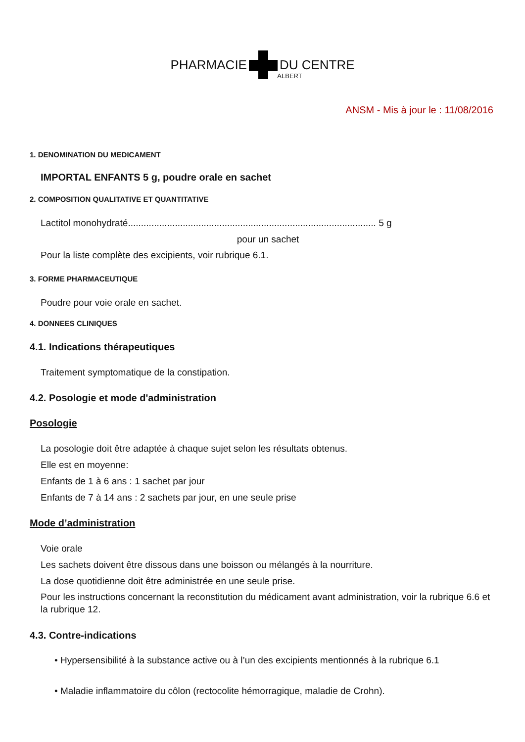PHARMACIE DU CENTRE
ALBERT
ANSM - Mis à jour le : 11/08/2016
1. DENOMINATION DU MEDICAMENT
IMPORTAL ENFANTS 5 g, poudre orale en sachet
2. COMPOSITION QUALITATIVE ET QUANTITATIVE
Lactitol monohydraté............................................................................................... 5 g
pour un sachet
Pour la liste complète des excipients, voir rubrique 6.1.
3. FORME PHARMACEUTIQUE
Poudre pour voie orale en sachet.
4. DONNEES CLINIQUES
4.1. Indications thérapeutiques
Traitement symptomatique de la constipation.
4.2. Posologie et mode d'administration
Posologie
La posologie doit être adaptée à chaque sujet selon les résultats obtenus.
Elle est en moyenne:
Enfants de 1 à 6 ans : 1 sachet par jour
Enfants de 7 à 14 ans : 2 sachets par jour, en une seule prise
Mode d’administration
Voie orale
Les sachets doivent être dissous dans une boisson ou mélangés à la nourriture.
La dose quotidienne doit être administrée en une seule prise.
Pour les instructions concernant la reconstitution du médicament avant administration, voir la rubrique 6.6 et la rubrique 12.
4.3. Contre-indications
• Hypersensibilité à la substance active ou à l’un des excipients mentionnés à la rubrique 6.1
• Maladie inflammatoire du côlon (rectocolite hémorragique, maladie de Crohn).